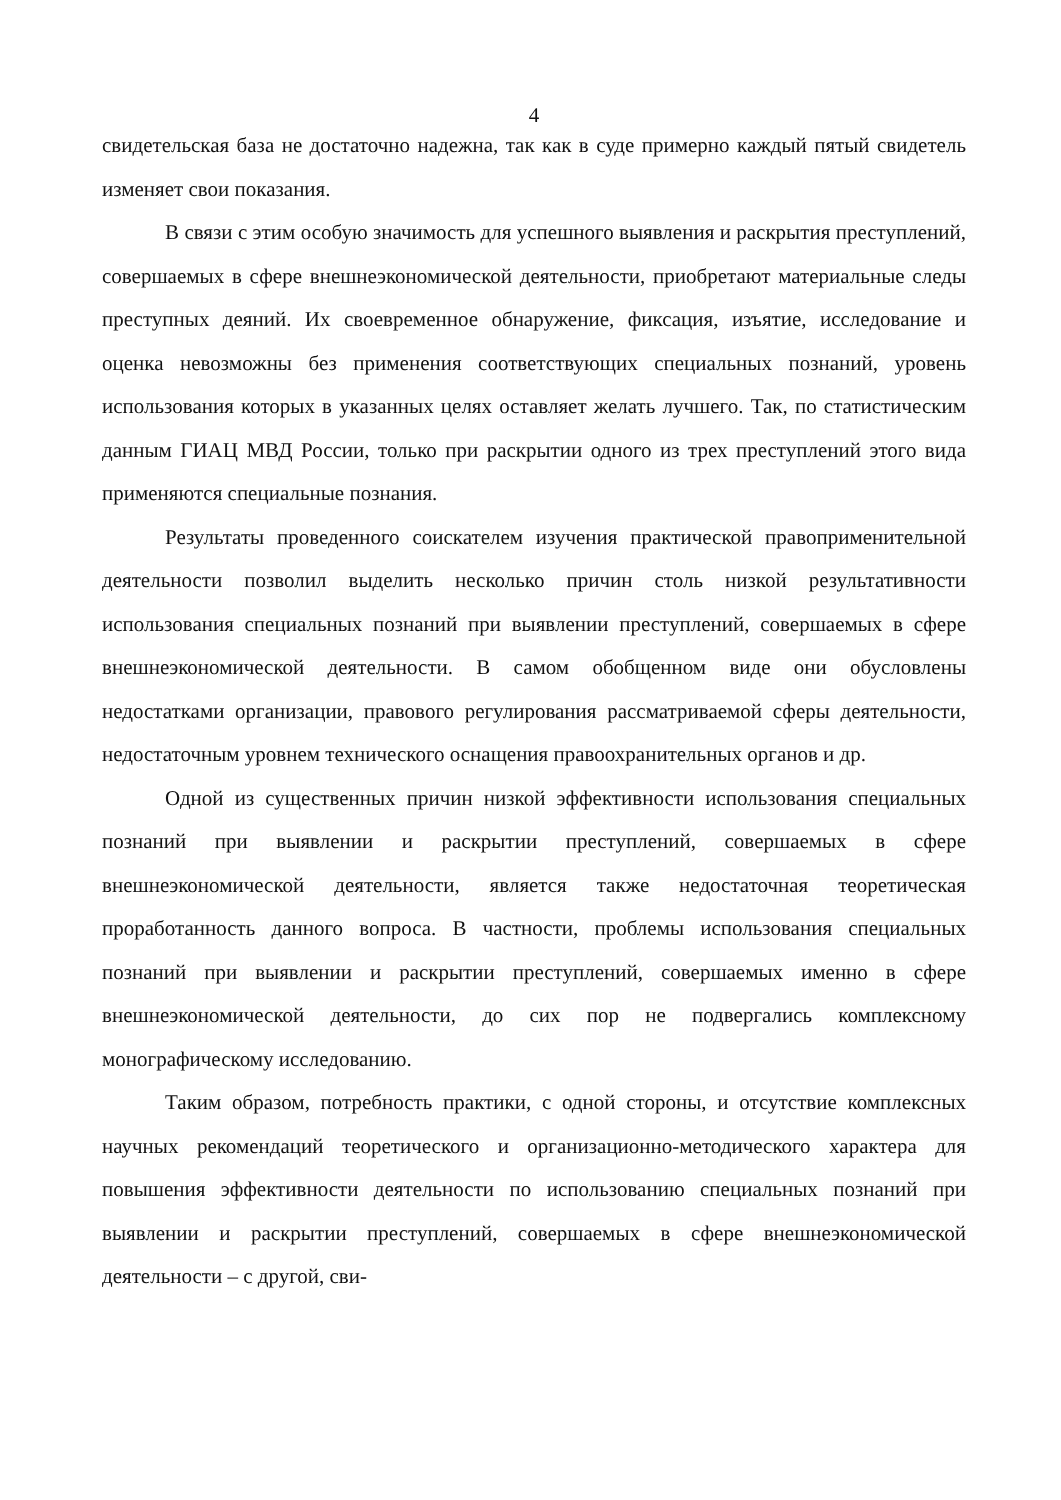4
свидетельская база не достаточно надежна, так как в суде примерно каждый пятый свидетель изменяет свои показания.
В связи с этим особую значимость для успешного выявления и раскрытия преступлений, совершаемых в сфере внешнеэкономической деятельности, приобретают материальные следы преступных деяний. Их своевременное обнаружение, фиксация, изъятие, исследование и оценка невозможны без применения соответствующих специальных познаний, уровень использования которых в указанных целях оставляет желать лучшего. Так, по статистическим данным ГИАЦ МВД России, только при раскрытии одного из трех преступлений этого вида применяются специальные познания.
Результаты проведенного соискателем изучения практической правоприменительной деятельности позволил выделить несколько причин столь низкой результативности использования специальных познаний при выявлении преступлений, совершаемых в сфере внешнеэкономической деятельности. В самом обобщенном виде они обусловлены недостатками организации, правового регулирования рассматриваемой сферы деятельности, недостаточным уровнем технического оснащения правоохранительных органов и др.
Одной из существенных причин низкой эффективности использования специальных познаний при выявлении и раскрытии преступлений, совершаемых в сфере внешнеэкономической деятельности, является также недостаточная теоретическая проработанность данного вопроса. В частности, проблемы использования специальных познаний при выявлении и раскрытии преступлений, совершаемых именно в сфере внешнеэкономической деятельности, до сих пор не подвергались комплексному монографическому исследованию.
Таким образом, потребность практики, с одной стороны, и отсутствие комплексных научных рекомендаций теоретического и организационно-методического характера для повышения эффективности деятельности по использованию специальных познаний при выявлении и раскрытии преступлений, совершаемых в сфере внешнеэкономической деятельности – с другой, сви-